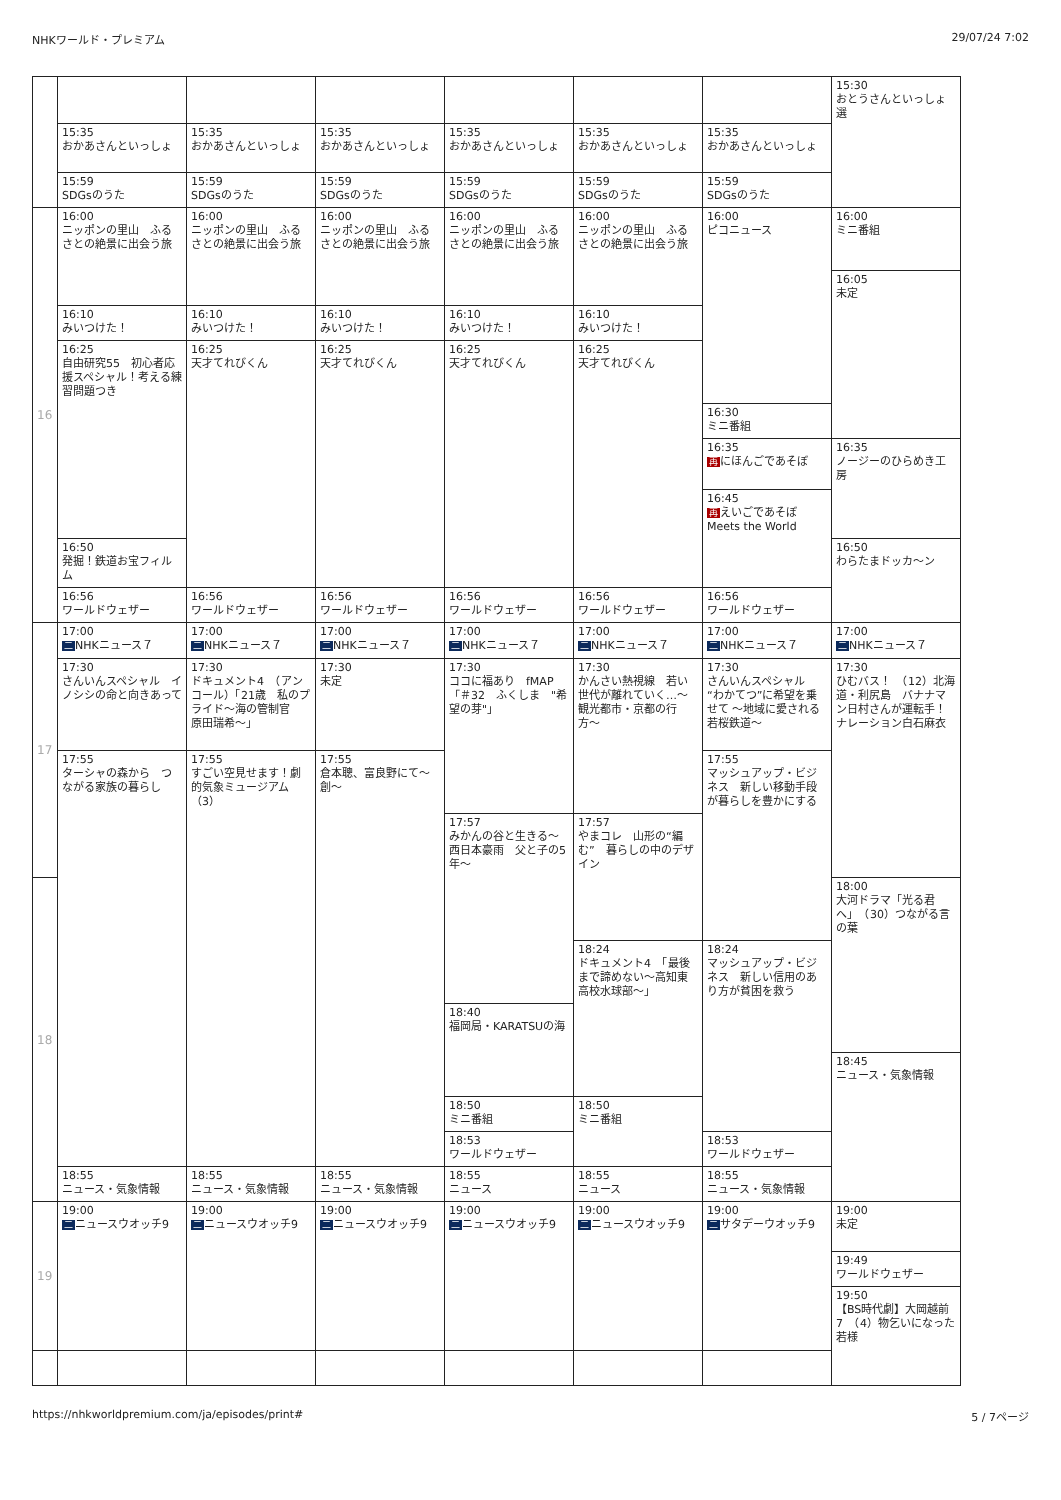NHKワールド・プレミアム 29/07/24 7:02
| | | | | | | | 15:30 おとうさんといっしょ 選 |
| | 15:35 おかあさんといっしょ | 15:35 おかあさんといっしょ | 15:35 おかあさんといっしょ | 15:35 おかあさんといっしょ | 15:35 おかあさんといっしょ | 15:35 おかあさんといっしょ | |
| | 15:59 SDGsのうた | 15:59 SDGsのうた | 15:59 SDGsのうた | 15:59 SDGsのうた | 15:59 SDGsのうた | 15:59 SDGsのうた | |
| 16 | 16:00 ニッポンの里山 ふるさとの絶景に出会う旅 | 16:00 ニッポンの里山 ふるさとの絶景に出会う旅 | 16:00 ニッポンの里山 ふるさとの絶景に出会う旅 | 16:00 ニッポンの里山 ふるさとの絶景に出会う旅 | 16:00 ニッポンの里山 ふるさとの絶景に出会う旅 | 16:00 ピコニュース | 16:00 ミニ番組 |
| | | | | | | | 16:05 未定 |
| | 16:10 みいつけた！ | 16:10 みいつけた！ | 16:10 みいつけた！ | 16:10 みいつけた！ | 16:10 みいつけた！ | | |
| | 16:25 自由研究55 初心者応援スペシャル！考える練習問題つき | 16:25 天才てれびくん | 16:25 天才てれびくん | 16:25 天才てれびくん | 16:25 天才てれびくん | | |
| | | | | | | 16:30 ミニ番組 | |
| | | | | | | 16:35 再 にほんごであそぼ | 16:35 ノージーのひらめき工房 |
| | | | | | | 16:45 再 えいごであそぼ Meets the World | |
| | 16:50 発掘！鉄道お宝フィルム | | | | | | 16:50 わらたまドッカ〜ン |
| | 16:56 ワールドウェザー | 16:56 ワールドウェザー | 16:56 ワールドウェザー | 16:56 ワールドウェザー | 16:56 ワールドウェザー | 16:56 ワールドウェザー | |
| 17 | 17:00 二 NHKニュース７ | 17:00 二 NHKニュース７ | 17:00 二 NHKニュース７ | 17:00 二 NHKニュース７ | 17:00 二 NHKニュース７ | 17:00 二 NHKニュース７ | 17:00 二 NHKニュース７ |
| | 17:30 さんいんスペシャル イノシシの命と向きあって | 17:30 ドキュメント4 （アンコール）「21歳 私のプライド〜海の管制官 原田瑞希〜」 | 17:30 未定 | 17:30 ココに福あり fMAP 「＃32 ふくしま "希望の芽"」 | 17:30 かんさい熱視線 若い世代が離れていく…〜観光都市・京都の行方〜 | 17:30 さんいんスペシャル “わかてつ”に希望を乗せて 〜地域に愛される若桜鉄道〜 | 17:30 ひむバス！ （12）北海道・利尻島 バナナマン日村さんが運転手！ナレーション白石麻衣 |
| | 17:55 ターシャの森から つながる家族の暮らし | 17:55 すごい空見せます！劇的気象ミュージアム（3） | 17:55 倉本聰、富良野にて〜創〜 | | | 17:55 マッシュアップ・ビジネス 新しい移動手段が暮らしを豊かにする | |
| | | | | 17:57 みかんの谷と生きる〜西日本豪雨 父と子の5年〜 | 17:57 やまコレ 山形の“編む” 暮らしの中のデザイン | | |
| 18 | | | | | | | 18:00 大河ドラマ「光る君へ」 （30）つながる言の葉 |
| | | | | | 18:24 ドキュメント4 「最後まで諦めない〜高知東高校水球部〜」 | 18:24 マッシュアップ・ビジネス 新しい信用のあり方が貧困を救う | |
| | | | | 18:40 福岡局・KARATSUの海 | | | |
| | | | | | | | 18:45 ニュース・気象情報 |
| | | | | 18:50 ミニ番組 | 18:50 ミニ番組 | | |
| | | | | 18:53 ワールドウェザー | | 18:53 ワールドウェザー | |
| | 18:55 ニュース・気象情報 | 18:55 ニュース・気象情報 | 18:55 ニュース・気象情報 | 18:55 ニュース | 18:55 ニュース | 18:55 ニュース・気象情報 | |
| 19 | 19:00 二 ニュースウオッチ9 | 19:00 二 ニュースウオッチ9 | 19:00 二 ニュースウオッチ9 | 19:00 二 ニュースウオッチ9 | 19:00 二 ニュースウオッチ9 | 19:00 二 サタデーウオッチ9 | 19:00 未定 |
| | | | | | | | 19:49 ワールドウェザー |
| | | | | | | | 19:50 【BS時代劇】大岡越前7 （4）物乞いになった若様 |
https://nhkworldpremium.com/ja/episodes/print# 5 / 7ページ